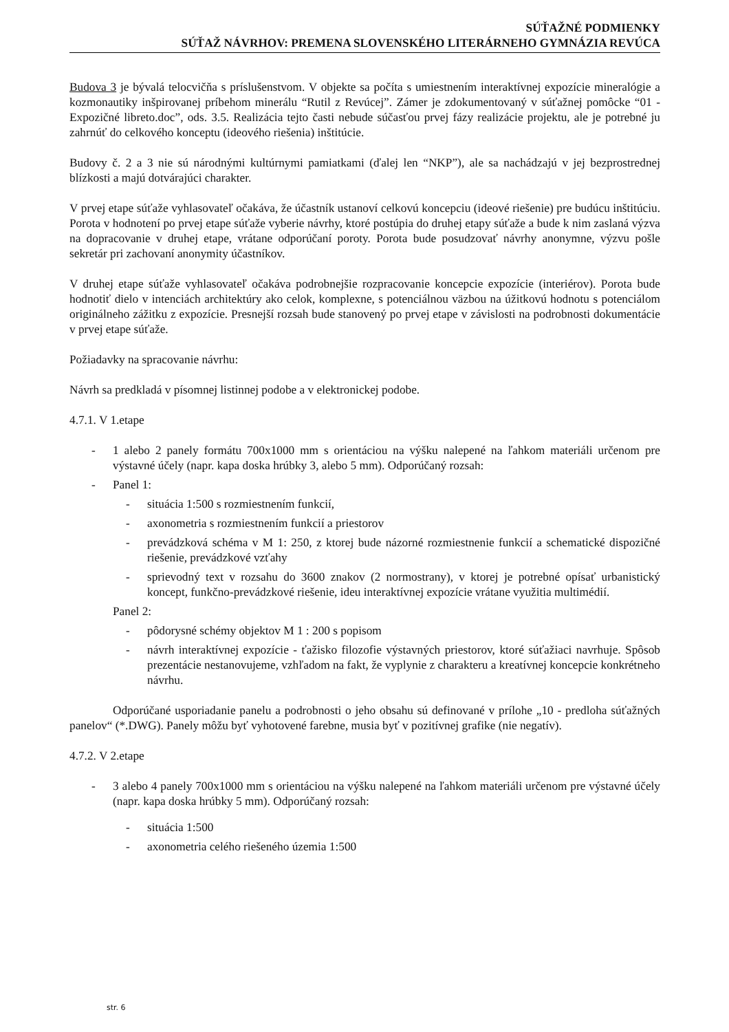SÚŤAŽNÉ PODMIENKY
SÚŤAŽ NÁVRHOV: PREMENA SLOVENSKÉHO LITERÁRNEHO GYMNÁZIA REVÚCA
Budova 3 je bývalá telocvičňa s príslušenstvom. V objekte sa počíta s umiestnením interaktívnej expozície mineralógie a kozmonautiky inšpirovanej príbehom minerálu “Rutil z Revúcej”. Zámer je zdokumentovaný v súťažnej pomôcke “01 - Expozičné libreto.doc”, ods. 3.5. Realizácia tejto časti nebude súčasťou prvej fázy realizácie projektu, ale je potrebné ju zahrnúť do celkového konceptu (ideového riešenia) inštitúcie.
Budovy č. 2 a 3 nie sú národnými kultúrnymi pamiatkami (ďalej len “NKP”), ale sa nachádzajú v jej bezprostrednej blízkosti a majú dotvárajúci charakter.
V prvej etape súťaže vyhlasovateľ očakáva, že účastník ustanoví celkovú koncepciu (ideové riešenie) pre budúcu inštitúciu. Porota v hodnotení po prvej etape súťaže vyberie návrhy, ktoré postúpia do druhej etapy súťaže a bude k nim zaslaná výzva na dopracovanie v druhej etape, vrátane odporúčaní poroty. Porota bude posudzovať návrhy anonymne, výzvu pošle sekretár pri zachovaní anonymity účastníkov.
V druhej etape súťaže vyhlasovateľ očakáva podrobnejšie rozpracovanie koncepcie expozície (interiérov). Porota bude hodnotiť dielo v intenciách architektúry ako celok, komplexne, s potenciálnou väzbou na úžitkovú hodnotu s potenciálom originálneho zážitku z expozície. Presnejší rozsah bude stanovený po prvej etape v závislosti na podrobnosti dokumentácie v prvej etape súťaže.
Požiadavky na spracovanie návrhu:
Návrh sa predkladá v písomnej listinnej podobe a v elektronickej podobe.
4.7.1. V 1.etape
- 1 alebo 2 panely formátu 700x1000 mm s orientáciou na výšku nalepené na ľahkom materiáli určenom pre výstavné účely (napr. kapa doska hrúbky 3, alebo 5 mm). Odporúčaný rozsah:
- Panel 1:
- situácia 1:500 s rozmiestnením funkcií,
- axonometria s rozmiestnením funkcií a priestorov
- prevádzková schéma v M 1: 250, z ktorej bude názorné rozmiestnenie funkcií a schematické dispozičné riešenie, prevádzkové vzťahy
- sprievodný text v rozsahu do 3600 znakov (2 normostrany), v ktorej je potrebné opísať urbanistický koncept, funkčno-prevádzkové riešenie, ideu interaktívnej expozície vrátane využitia multimédií.
Panel 2:
- pôdorysné schémy objektov M 1 : 200 s popisom
- návrh interaktívnej expozície - ťažisko filozofie výstavných priestorov, ktoré súťažiaci navrhuje. Spôsob prezentácie nestanovujeme, vzhľadom na fakt, že vyplynie z charakteru a kreatívnej koncepcie konkrétneho návrhu.
Odporúčané usporiadanie panelu a podrobnosti o jeho obsahu sú definované v prílohe „10 - predloha súťažných panelov“ (*.DWG). Panely môžu byť vyhotovené farebne, musia byť v pozitívnej grafike (nie negatív).
4.7.2. V 2.etape
- 3 alebo 4 panely 700x1000 mm s orientáciou na výšku nalepené na ľahkom materiáli určenom pre výstavné účely (napr. kapa doska hrúbky 5 mm). Odporúčaný rozsah:
- situácia 1:500
- axonometria celého riešeného územia 1:500
str. 6